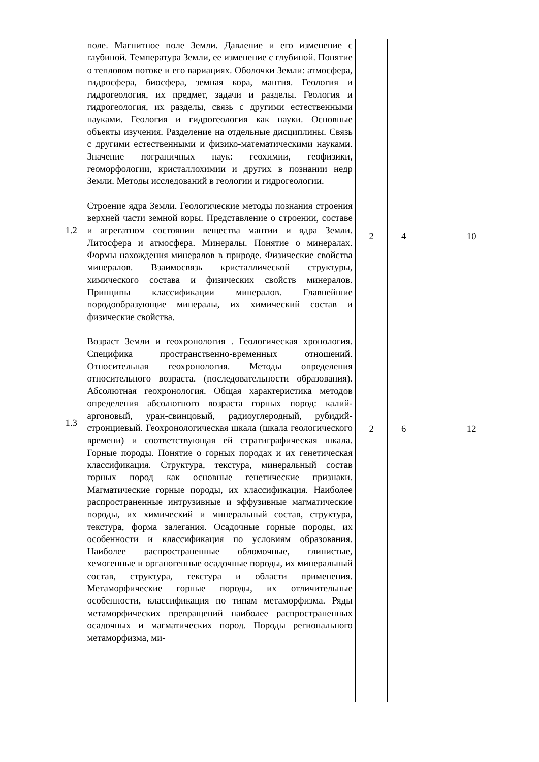| 1.2 1.3 | поле. Магнитное поле Земли. Давление и его изменение с глубиной. Температура Земли, ее изменение с глубиной. Понятие о тепловом потоке и его вариациях. Оболочки Земли: атмосфера, гидросфера, биосфера, земная кора, мантия. Геология и гидрогеология, их предмет, задачи и разделы. Геология и гидрогеология, их разделы, связь с другими естественными науками. Геология и гидрогеология как науки. Основные объекты изучения. Разделение на отдельные дисциплины. Связь с другими естественными и физико-математическими науками. Значение пограничных наук: геохимии, геофизики, геоморфологии, кристаллохимии и других в познании недр Земли. Методы исследований в геологии и гидрогеологии. Строение ядра Земли. Геологические методы познания строения верхней части земной коры. Представление о строении, составе и агрегатном состоянии вещества мантии и ядра Земли. Литосфера и атмосфера. Минералы. Понятие о минералах. Формы нахождения минералов в природе. Физические свойства минералов. Взаимосвязь кристаллической структуры, химического состава и физических свойств минералов. Принципы классификации минералов. Главнейшие породообразующие минералы, их химический состав и физические свойства. Возраст Земли и геохронология . Геологическая хронология. Специфика пространственно-временных отношений. Относительная геохронология. Методы определения относительного возраста. (последовательности образования). Абсолютная геохронология. Общая характеристика методов определения абсолютного возраста горных пород: калий-аргоновый, уран-свинцовый, радиоуглеродный, рубидий-стронциевый. Геохронологическая шкала (шкала геологического времени) и соответствующая ей стратиграфическая шкала. Горные породы. Понятие о горных породах и их генетическая классификация. Структура, текстура, минеральный состав горных пород как основные генетические признаки. Магматические горные породы, их классификация. Наиболее распространенные интрузивные и эффузивные магматические породы, их химический и минеральный состав, структура, текстура, форма залегания. Осадочные горные породы, их особенности и классификация по условиям образования. Наиболее распространенные обломочные, глинистые, хемогенные и органогенные осадочные породы, их минеральный состав, структура, текстура и области применения. Метаморфические горные породы, их отличительные особенности, классификация по типам метаморфизма. Ряды метаморфических превращений наиболее распространенных осадочных и магматических пород. Породы регионального метаморфизма, ми- | 2 2 | 4 6 | | 10 12 |